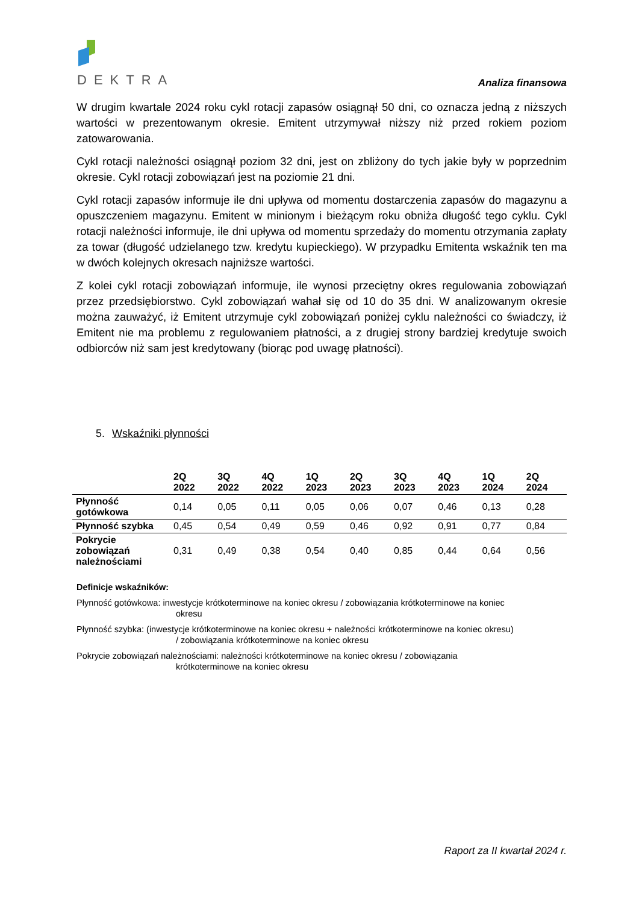DEKTRA
Analiza finansowa
W drugim kwartale 2024 roku cykl rotacji zapasów osiągnął 50 dni, co oznacza jedną z niższych wartości w prezentowanym okresie. Emitent utrzymywał niższy niż przed rokiem poziom zatowarowania.
Cykl rotacji należności osiągnął poziom 32 dni, jest on zbliżony do tych jakie były w poprzednim okresie. Cykl rotacji zobowiązań jest na poziomie 21 dni.
Cykl rotacji zapasów informuje ile dni upływa od momentu dostarczenia zapasów do magazynu a opuszczeniem magazynu. Emitent w minionym i bieżącym roku obniża długość tego cyklu. Cykl rotacji należności informuje, ile dni upływa od momentu sprzedaży do momentu otrzymania zapłaty za towar (długość udzielanego tzw. kredytu kupieckiego). W przypadku Emitenta wskaźnik ten ma w dwóch kolejnych okresach najniższe wartości.
Z kolei cykl rotacji zobowiązań informuje, ile wynosi przeciętny okres regulowania zobowiązań przez przedsiębiorstwo. Cykl zobowiązań wahał się od 10 do 35 dni. W analizowanym okresie można zauważyć, iż Emitent utrzymuje cykl zobowiązań poniżej cyklu należności co świadczy, iż Emitent nie ma problemu z regulowaniem płatności, a z drugiej strony bardziej kredytuje swoich odbiorców niż sam jest kredytowany (biorąc pod uwagę płatności).
5. Wskaźniki płynności
| | 2Q 2022 | 3Q 2022 | 4Q 2022 | 1Q 2023 | 2Q 2023 | 3Q 2023 | 4Q 2023 | 1Q 2024 | 2Q 2024 |
| --- | --- | --- | --- | --- | --- | --- | --- | --- | --- |
| Płynność gotówkowa | 0,14 | 0,05 | 0,11 | 0,05 | 0,06 | 0,07 | 0,46 | 0,13 | 0,28 |
| Płynność szybka | 0,45 | 0,54 | 0,49 | 0,59 | 0,46 | 0,92 | 0,91 | 0,77 | 0,84 |
| Pokrycie zobowiązań należnościami | 0,31 | 0,49 | 0,38 | 0,54 | 0,40 | 0,85 | 0,44 | 0,64 | 0,56 |
Definicje wskaźników:
Płynność gotówkowa: inwestycje krótkoterminowe na koniec okresu / zobowiązania krótkoterminowe na koniec
okresu
Płynność szybka: (inwestycje krótkoterminowe na koniec okresu + należności krótkoterminowe na koniec okresu)
/ zobowiązania krótkoterminowe na koniec okresu
Pokrycie zobowiązań należnościami: należności krótkoterminowe na koniec okresu / zobowiązania
krótkoterminowe na koniec okresu
Raport za II kwartał 2024 r.